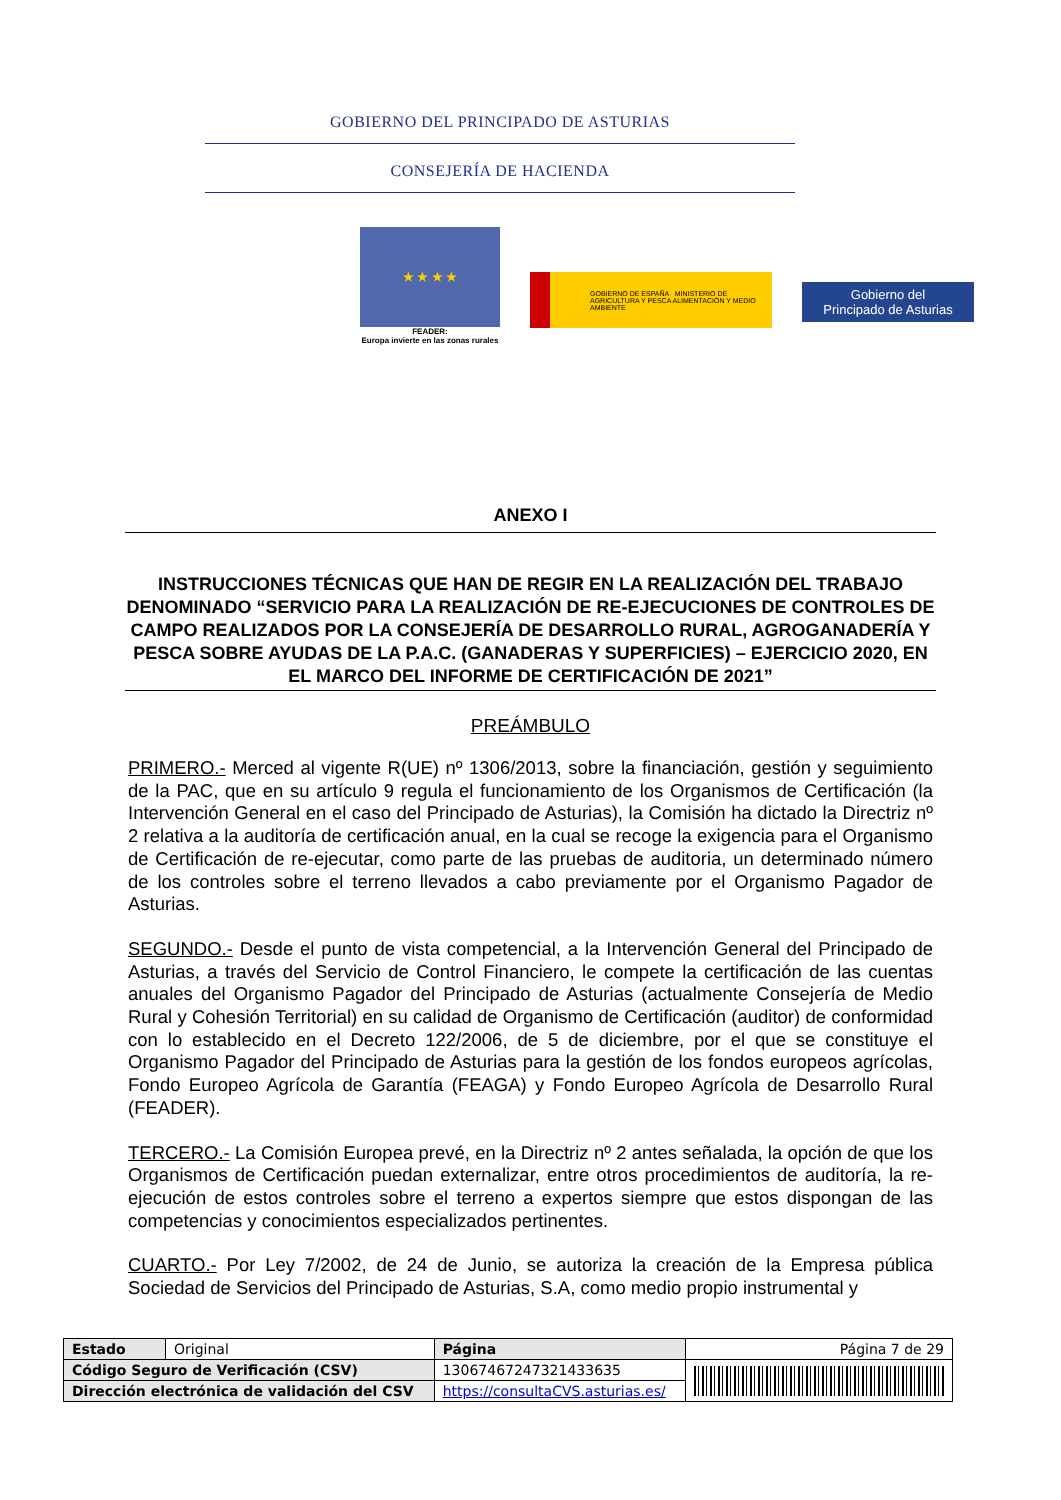GOBIERNO DEL PRINCIPADO DE ASTURIAS
CONSEJERÍA DE HACIENDA
★ ★ ★ ★
FEADER:
Europa invierte en las zonas rurales
GOBIERNO DE ESPAÑA MINISTERIO DE AGRICULTURA Y PESCA ALIMENTACIÓN Y MEDIO AMBIENTE
Gobierno del
Principado de Asturias
ANEXO I
INSTRUCCIONES TÉCNICAS QUE HAN DE REGIR EN LA REALIZACIÓN DEL TRABAJO DENOMINADO “SERVICIO PARA LA REALIZACIÓN DE RE-EJECUCIONES DE CONTROLES DE CAMPO REALIZADOS POR LA CONSEJERÍA DE DESARROLLO RURAL, AGROGANADERÍA Y PESCA SOBRE AYUDAS DE LA P.A.C. (GANADERAS Y SUPERFICIES) – EJERCICIO 2020, EN EL MARCO DEL INFORME DE CERTIFICACIÓN DE 2021”
PREÁMBULO
PRIMERO.- Merced al vigente R(UE) nº 1306/2013, sobre la financiación, gestión y seguimiento de la PAC, que en su artículo 9 regula el funcionamiento de los Organismos de Certificación (la Intervención General en el caso del Principado de Asturias), la Comisión ha dictado la Directriz nº 2 relativa a la auditoría de certificación anual, en la cual se recoge la exigencia para el Organismo de Certificación de re-ejecutar, como parte de las pruebas de auditoria, un determinado número de los controles sobre el terreno llevados a cabo previamente por el Organismo Pagador de Asturias.
SEGUNDO.- Desde el punto de vista competencial, a la Intervención General del Principado de Asturias, a través del Servicio de Control Financiero, le compete la certificación de las cuentas anuales del Organismo Pagador del Principado de Asturias (actualmente Consejería de Medio Rural y Cohesión Territorial) en su calidad de Organismo de Certificación (auditor) de conformidad con lo establecido en el Decreto 122/2006, de 5 de diciembre, por el que se constituye el Organismo Pagador del Principado de Asturias para la gestión de los fondos europeos agrícolas, Fondo Europeo Agrícola de Garantía (FEAGA) y Fondo Europeo Agrícola de Desarrollo Rural (FEADER).
TERCERO.- La Comisión Europea prevé, en la Directriz nº 2 antes señalada, la opción de que los Organismos de Certificación puedan externalizar, entre otros procedimientos de auditoría, la re-ejecución de estos controles sobre el terreno a expertos siempre que estos dispongan de las competencias y conocimientos especializados pertinentes.
CUARTO.- Por Ley 7/2002, de 24 de Junio, se autoriza la creación de la Empresa pública Sociedad de Servicios del Principado de Asturias, S.A, como medio propio instrumental y
| Estado | Original | Página | Página 7 de 29 | |
| Código Seguro de Verificación (CSV) | | 13067467247321433635 | | |
| Dirección electrónica de validación del CSV | | https://consultaCVS.asturias.es/ | | |